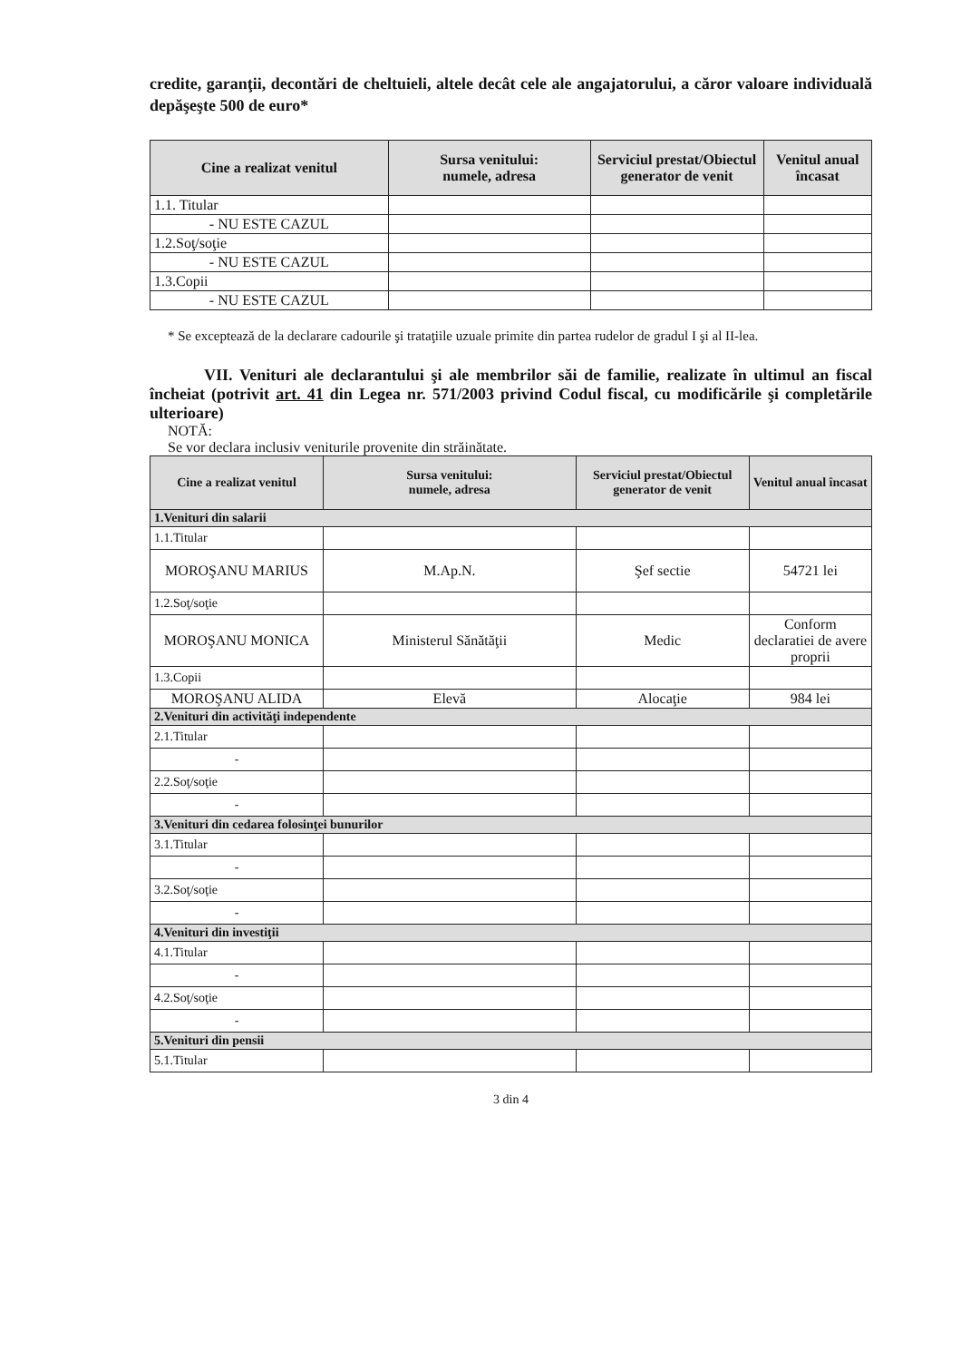credite, garanţii, decontări de cheltuieli, altele decât cele ale angajatorului, a căror valoare individuală depăşeşte 500 de euro*
| Cine a realizat venitul | Sursa venitului: numele, adresa | Serviciul prestat/Obiectul generator de venit | Venitul anual încasat |
| --- | --- | --- | --- |
| 1.1. Titular | | | |
| - NU ESTE CAZUL | | | |
| 1.2.Soţ/soţie | | | |
| - NU ESTE CAZUL | | | |
| 1.3.Copii | | | |
| - NU ESTE CAZUL | | | |
* Se exceptează de la declarare cadourile şi trataţiile uzuale primite din partea rudelor de gradul I şi al II-lea.
VII. Venituri ale declarantului şi ale membrilor săi de familie, realizate în ultimul an fiscal încheiat (potrivit art. 41 din Legea nr. 571/2003 privind Codul fiscal, cu modificările şi completările ulterioare)
NOTĂ:
Se vor declara inclusiv veniturile provenite din străinătate.
| Cine a realizat venitul | Sursa venitului: numele, adresa | Serviciul prestat/Obiectul generator de venit | Venitul anual încasat |
| --- | --- | --- | --- |
| 1.Venituri din salarii | | | |
| 1.1.Titular | | | |
| MOROŞANU MARIUS | M.Ap.N. | Şef sectie | 54721 lei |
| 1.2.Soţ/soţie | | | |
| MOROŞANU MONICA | Ministerul Sănătăţii | Medic | Conform declaratiei de avere proprii |
| 1.3.Copii | | | |
| MOROŞANU ALIDA | Elevă | Alocaţie | 984 lei |
| 2.Venituri din activităţi independente | | | |
| 2.1.Titular | | | |
| - | | | |
| 2.2.Soţ/soţie | | | |
| - | | | |
| 3.Venituri din cedarea folosinţei bunurilor | | | |
| 3.1.Titular | | | |
| - | | | |
| 3.2.Soţ/soţie | | | |
| - | | | |
| 4.Venituri din investiţii | | | |
| 4.1.Titular | | | |
| - | | | |
| 4.2.Soţ/soţie | | | |
| - | | | |
| 5.Venituri din pensii | | | |
| 5.1.Titular | | | |
3 din 4